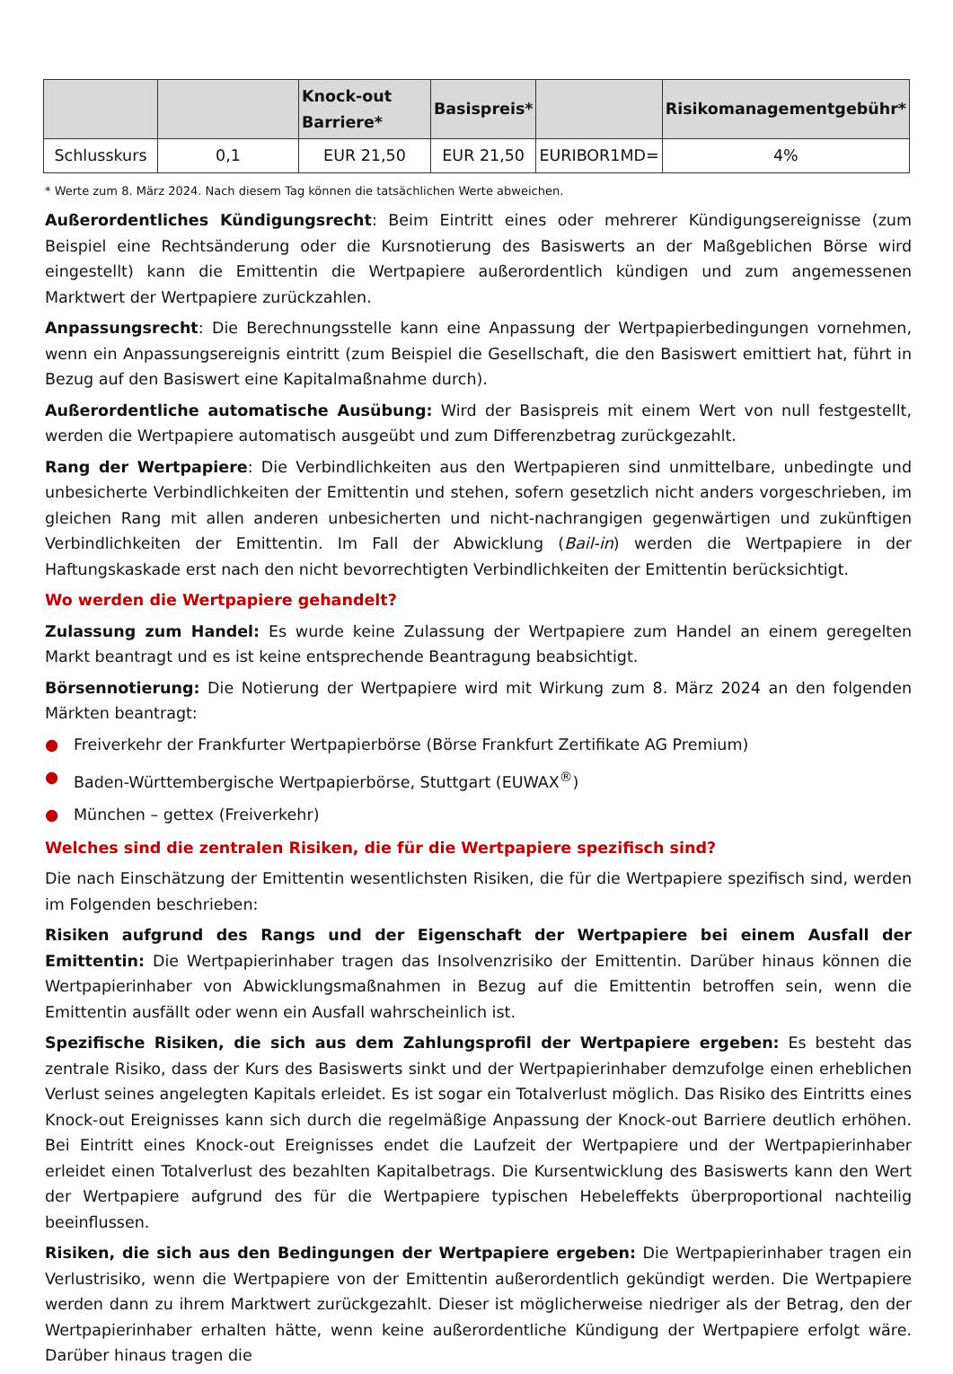| | | Knock-out Barriere* | Basispreis* | | Risikomanagementgebühr* |
| --- | --- | --- | --- | --- | --- |
| Schlusskurs | 0,1 | EUR 21,50 | EUR 21,50 | EURIBOR1MD= | 4% |
* Werte zum 8. März 2024. Nach diesem Tag können die tatsächlichen Werte abweichen.
Außerordentliches Kündigungsrecht: Beim Eintritt eines oder mehrerer Kündigungsereignisse (zum Beispiel eine Rechtsänderung oder die Kursnotierung des Basiswerts an der Maßgeblichen Börse wird eingestellt) kann die Emittentin die Wertpapiere außerordentlich kündigen und zum angemessenen Marktwert der Wertpapiere zurückzahlen.
Anpassungsrecht: Die Berechnungsstelle kann eine Anpassung der Wertpapierbedingungen vornehmen, wenn ein Anpassungsereignis eintritt (zum Beispiel die Gesellschaft, die den Basiswert emittiert hat, führt in Bezug auf den Basiswert eine Kapitalmaßnahme durch).
Außerordentliche automatische Ausübung: Wird der Basispreis mit einem Wert von null festgestellt, werden die Wertpapiere automatisch ausgeübt und zum Differenzbetrag zurückgezahlt.
Rang der Wertpapiere: Die Verbindlichkeiten aus den Wertpapieren sind unmittelbare, unbedingte und unbesicherte Verbindlichkeiten der Emittentin und stehen, sofern gesetzlich nicht anders vorgeschrieben, im gleichen Rang mit allen anderen unbesicherten und nicht-nachrangigen gegenwärtigen und zukünftigen Verbindlichkeiten der Emittentin. Im Fall der Abwicklung (Bail-in) werden die Wertpapiere in der Haftungskaskade erst nach den nicht bevorrechtigten Verbindlichkeiten der Emittentin berücksichtigt.
Wo werden die Wertpapiere gehandelt?
Zulassung zum Handel: Es wurde keine Zulassung der Wertpapiere zum Handel an einem geregelten Markt beantragt und es ist keine entsprechende Beantragung beabsichtigt.
Börsennotierung: Die Notierung der Wertpapiere wird mit Wirkung zum 8. März 2024 an den folgenden Märkten beantragt:
● Freiverkehr der Frankfurter Wertpapierbörse (Börse Frankfurt Zertifikate AG Premium)
● Baden-Württembergische Wertpapierbörse, Stuttgart (EUWAX<sup>®</sup>)
● München – gettex (Freiverkehr)
Welches sind die zentralen Risiken, die für die Wertpapiere spezifisch sind?
Die nach Einschätzung der Emittentin wesentlichsten Risiken, die für die Wertpapiere spezifisch sind, werden im Folgenden beschrieben:
Risiken aufgrund des Rangs und der Eigenschaft der Wertpapiere bei einem Ausfall der Emittentin: Die Wertpapierinhaber tragen das Insolvenzrisiko der Emittentin. Darüber hinaus können die Wertpapierinhaber von Abwicklungsmaßnahmen in Bezug auf die Emittentin betroffen sein, wenn die Emittentin ausfällt oder wenn ein Ausfall wahrscheinlich ist.
Spezifische Risiken, die sich aus dem Zahlungsprofil der Wertpapiere ergeben: Es besteht das zentrale Risiko, dass der Kurs des Basiswerts sinkt und der Wertpapierinhaber demzufolge einen erheblichen Verlust seines angelegten Kapitals erleidet. Es ist sogar ein Totalverlust möglich. Das Risiko des Eintritts eines Knock-out Ereignisses kann sich durch die regelmäßige Anpassung der Knock-out Barriere deutlich erhöhen. Bei Eintritt eines Knock-out Ereignisses endet die Laufzeit der Wertpapiere und der Wertpapierinhaber erleidet einen Totalverlust des bezahlten Kapitalbetrags. Die Kursentwicklung des Basiswerts kann den Wert der Wertpapiere aufgrund des für die Wertpapiere typischen Hebeleffekts überproportional nachteilig beeinflussen.
Risiken, die sich aus den Bedingungen der Wertpapiere ergeben: Die Wertpapierinhaber tragen ein Verlustrisiko, wenn die Wertpapiere von der Emittentin außerordentlich gekündigt werden. Die Wertpapiere werden dann zu ihrem Marktwert zurückgezahlt. Dieser ist möglicherweise niedriger als der Betrag, den der Wertpapierinhaber erhalten hätte, wenn keine außerordentliche Kündigung der Wertpapiere erfolgt wäre. Darüber hinaus tragen die